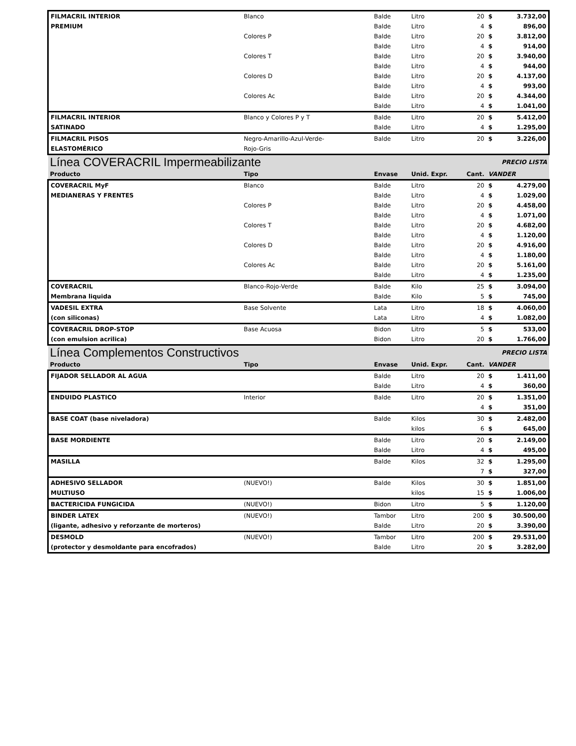| FILMACRIL INTERIOR | Blanco | Balde | Litro | 20 | $ | 3.732,00 |
| PREMIUM | | Balde | Litro | 4 | $ | 896,00 |
| | Colores P | Balde | Litro | 20 | $ | 3.812,00 |
| | | Balde | Litro | 4 | $ | 914,00 |
| | Colores T | Balde | Litro | 20 | $ | 3.940,00 |
| | | Balde | Litro | 4 | $ | 944,00 |
| | Colores D | Balde | Litro | 20 | $ | 4.137,00 |
| | | Balde | Litro | 4 | $ | 993,00 |
| | Colores Ac | Balde | Litro | 20 | $ | 4.344,00 |
| | | Balde | Litro | 4 | $ | 1.041,00 |
| FILMACRIL INTERIOR | Blanco y Colores P y T | Balde | Litro | 20 | $ | 5.412,00 |
| SATINADO | | Balde | Litro | 4 | $ | 1.295,00 |
| FILMACRIL PISOS | Negro-Amarillo-Azul-Verde- | Balde | Litro | 20 | $ | 3.226,00 |
| ELASTOMÉRICO | Rojo-Gris | | | | | |
| Línea COVERACRIL Impermeabilizante | | | | | PRECIO LISTA | |
| Producto | Tipo | Envase | Unid. Expr. | Cant. | VANDER | |
| COVERACRIL MyF | Blanco | Balde | Litro | 20 | $ | 4.279,00 |
| MEDIANERAS Y FRENTES | | Balde | Litro | 4 | $ | 1.029,00 |
| | Colores P | Balde | Litro | 20 | $ | 4.458,00 |
| | | Balde | Litro | 4 | $ | 1.071,00 |
| | Colores T | Balde | Litro | 20 | $ | 4.682,00 |
| | | Balde | Litro | 4 | $ | 1.120,00 |
| | Colores D | Balde | Litro | 20 | $ | 4.916,00 |
| | | Balde | Litro | 4 | $ | 1.180,00 |
| | Colores Ac | Balde | Litro | 20 | $ | 5.161,00 |
| | | Balde | Litro | 4 | $ | 1.235,00 |
| COVERACRIL | Blanco-Rojo-Verde | Balde | Kilo | 25 | $ | 3.094,00 |
| Membrana liquida | | Balde | Kilo | 5 | $ | 745,00 |
| VADESIL EXTRA | Base Solvente | Lata | Litro | 18 | $ | 4.060,00 |
| (con siliconas) | | Lata | Litro | 4 | $ | 1.082,00 |
| COVERACRIL DROP-STOP | Base Acuosa | Bidon | Litro | 5 | $ | 533,00 |
| (con emulsion acrilica) | | Bidon | Litro | 20 | $ | 1.766,00 |
| Línea Complementos Constructivos | | | | | PRECIO LISTA | |
| Producto | Tipo | Envase | Unid. Expr. | Cant. | VANDER | |
| FIJADOR SELLADOR AL AGUA | | Balde | Litro | 20 | $ | 1.411,00 |
| | | Balde | Litro | 4 | $ | 360,00 |
| ENDUIDO PLASTICO | Interior | Balde | Litro | 20 | $ | 1.351,00 |
| | | | | 4 | $ | 351,00 |
| BASE COAT (base niveladora) | | Balde | Kilos | 30 | $ | 2.482,00 |
| | | | kilos | 6 | $ | 645,00 |
| BASE MORDIENTE | | Balde | Litro | 20 | $ | 2.149,00 |
| | | Balde | Litro | 4 | $ | 495,00 |
| MASILLA | | Balde | Kilos | 32 | $ | 1.295,00 |
| | | | | 7 | $ | 327,00 |
| ADHESIVO SELLADOR | (NUEVO!) | Balde | Kilos | 30 | $ | 1.851,00 |
| MULTIUSO | | | kilos | 15 | $ | 1.006,00 |
| BACTERICIDA FUNGICIDA | (NUEVO!) | Bidon | Litro | 5 | $ | 1.120,00 |
| BINDER LATEX | (NUEVO!) | Tambor | Litro | 200 | $ | 30.500,00 |
| (ligante, adhesivo y reforzante de morteros) | | Balde | Litro | 20 | $ | 3.390,00 |
| DESMOLD | (NUEVO!) | Tambor | Litro | 200 | $ | 29.531,00 |
| (protector y desmoldante para encofrados) | | Balde | Litro | 20 | $ | 3.282,00 |